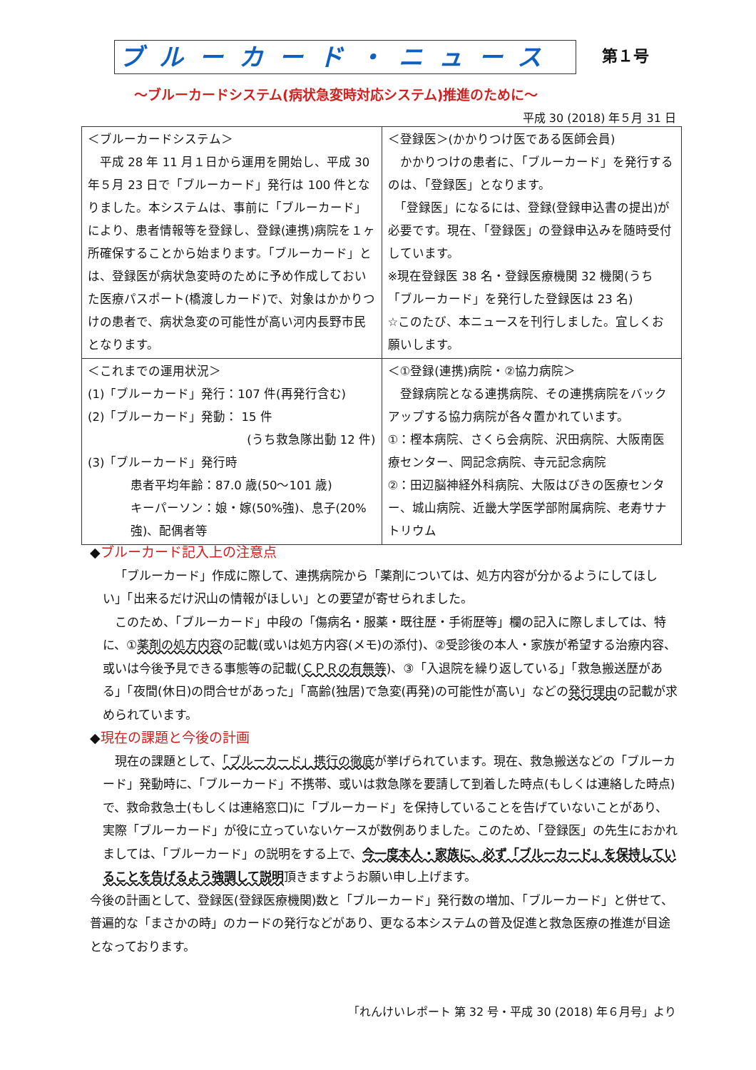ブルーカード・ニュース 第１号
～ブルーカードシステム(病状急変時対応システム)推進のために～
平成 30 (2018) 年５月 31 日
| ＜ブルーカードシステム＞ 平成 28 年 11 月１日から運用を開始し、平成 30 年５月 23 日で「ブルーカード」発行は 100 件となりました。本システムは、事前に「ブルーカード」により、患者情報等を登録し、登録(連携)病院を１ヶ所確保することから始まります。「ブルーカード」とは、登録医が病状急変時のために予め作成しておいた医療パスポート(橋渡しカード)で、対象はかかりつけの患者で、病状急変の可能性が高い河内長野市民となります。 | ＜登録医＞(かかりつけ医である医師会員) かかりつけの患者に、「ブルーカード」を発行するのは、「登録医」となります。 「登録医」になるには、登録(登録申込書の提出)が必要です。現在、「登録医」の登録申込みを随時受付しています。 ※現在登録医 38 名・登録医療機関 32 機関(うち「ブルーカード」を発行した登録医は 23 名) ☆このたび、本ニュースを刊行しました。宜しくお願いします。 |
| ＜これまでの運用状況＞ (1)「ブルーカード」発行：107 件(再発行含む) (2)「ブルーカード」発動： 15 件 (うち救急隊出動 12 件) (3)「ブルーカード」発行時 患者平均年齢：87.0 歳(50～101 歳) キーパーソン：娘・嫁(50%強)、息子(20%強)、配偶者等 | ＜①登録(連携)病院・②協力病院＞ 登録病院となる連携病院、その連携病院をバックアップする協力病院が各々置かれています。 ①：樫本病院、さくら会病院、沢田病院、大阪南医療センター、岡記念病院、寺元記念病院 ②：田辺脳神経外科病院、大阪はびきの医療センター、城山病院、近畿大学医学部附属病院、老寿サナトリウム |
◆ブルーカード記入上の注意点
「ブルーカード」作成に際して、連携病院から「薬剤については、処方内容が分かるようにしてほしい」「出来るだけ沢山の情報がほしい」との要望が寄せられました。
このため、「ブルーカード」中段の「傷病名・服薬・既往歴・手術歴等」欄の記入に際しましては、特に、①薬剤の処方内容の記載(或いは処方内容(メモ)の添付)、②受診後の本人・家族が希望する治療内容、或いは今後予見できる事態等の記載(ＣＰＲの有無等)、③「入退院を繰り返している」「救急搬送歴がある」「夜間(休日)の問合せがあった」「高齢(独居)で急変(再発)の可能性が高い」などの発行理由の記載が求められています。
◆現在の課題と今後の計画
現在の課題として、「ブルーカード」携行の徹底が挙げられています。現在、救急搬送などの「ブルーカード」発動時に、「ブルーカード」不携帯、或いは救急隊を要請して到着した時点(もしくは連絡した時点)で、救命救急士(もしくは連絡窓口)に「ブルーカード」を保持していることを告げていないことがあり、実際「ブルーカード」が役に立っていないケースが数例ありました。このため、「登録医」の先生におかれましては、「ブルーカード」の説明をする上で、今一度本人・家族に、必ず「ブルーカード」を保持していることを告げるよう強調して説明頂きますようお願い申し上げます。
今後の計画として、登録医(登録医療機関)数と「ブルーカード」発行数の増加、「ブルーカード」と併せて、普遍的な「まさかの時」のカードの発行などがあり、更なる本システムの普及促進と救急医療の推進が目途となっております。
「れんけいレポート 第 32 号・平成 30 (2018) 年６月号」より